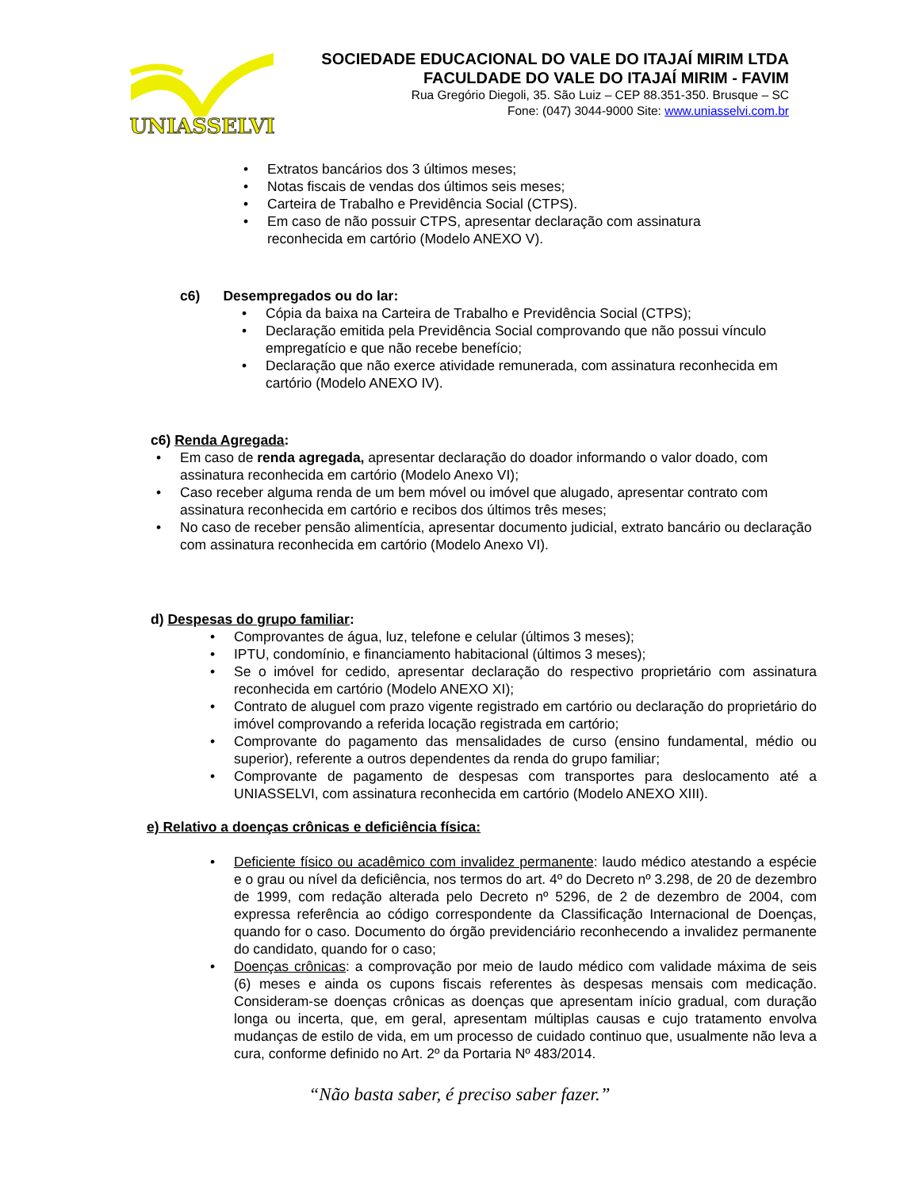UNIASSELVI
SOCIEDADE EDUCACIONAL DO VALE DO ITAJAÍ MIRIM LTDA
FACULDADE DO VALE DO ITAJAÍ MIRIM - FAVIM
Rua Gregório Diegoli, 35. São Luiz – CEP 88.351-350. Brusque – SC
Fone: (047) 3044-9000 Site: www.uniasselvi.com.br
• Extratos bancários dos 3 últimos meses;
• Notas fiscais de vendas dos últimos seis meses;
• Carteira de Trabalho e Previdência Social (CTPS).
• Em caso de não possuir CTPS, apresentar declaração com assinatura reconhecida em cartório (Modelo ANEXO V).
c6) Desempregados ou do lar:
• Cópia da baixa na Carteira de Trabalho e Previdência Social (CTPS);
• Declaração emitida pela Previdência Social comprovando que não possui vínculo empregatício e que não recebe benefício;
• Declaração que não exerce atividade remunerada, com assinatura reconhecida em cartório (Modelo ANEXO IV).
c6) Renda Agregada:
• Em caso de renda agregada, apresentar declaração do doador informando o valor doado, com assinatura reconhecida em cartório (Modelo Anexo VI);
• Caso receber alguma renda de um bem móvel ou imóvel que alugado, apresentar contrato com assinatura reconhecida em cartório e recibos dos últimos três meses;
• No caso de receber pensão alimentícia, apresentar documento judicial, extrato bancário ou declaração com assinatura reconhecida em cartório (Modelo Anexo VI).
d) Despesas do grupo familiar:
• Comprovantes de água, luz, telefone e celular (últimos 3 meses);
• IPTU, condomínio, e financiamento habitacional (últimos 3 meses);
• Se o imóvel for cedido, apresentar declaração do respectivo proprietário com assinatura reconhecida em cartório (Modelo ANEXO XI);
• Contrato de aluguel com prazo vigente registrado em cartório ou declaração do proprietário do imóvel comprovando a referida locação registrada em cartório;
• Comprovante do pagamento das mensalidades de curso (ensino fundamental, médio ou superior), referente a outros dependentes da renda do grupo familiar;
• Comprovante de pagamento de despesas com transportes para deslocamento até a UNIASSELVI, com assinatura reconhecida em cartório (Modelo ANEXO XIII).
e) Relativo a doenças crônicas e deficiência física:
• Deficiente físico ou acadêmico com invalidez permanente: laudo médico atestando a espécie e o grau ou nível da deficiência, nos termos do art. 4º do Decreto nº 3.298, de 20 de dezembro de 1999, com redação alterada pelo Decreto nº 5296, de 2 de dezembro de 2004, com expressa referência ao código correspondente da Classificação Internacional de Doenças, quando for o caso. Documento do órgão previdenciário reconhecendo a invalidez permanente do candidato, quando for o caso;
• Doenças crônicas: a comprovação por meio de laudo médico com validade máxima de seis (6) meses e ainda os cupons fiscais referentes às despesas mensais com medicação. Consideram-se doenças crônicas as doenças que apresentam início gradual, com duração longa ou incerta, que, em geral, apresentam múltiplas causas e cujo tratamento envolva mudanças de estilo de vida, em um processo de cuidado continuo que, usualmente não leva a cura, conforme definido no Art. 2º da Portaria Nº 483/2014.
“Não basta saber, é preciso saber fazer.”